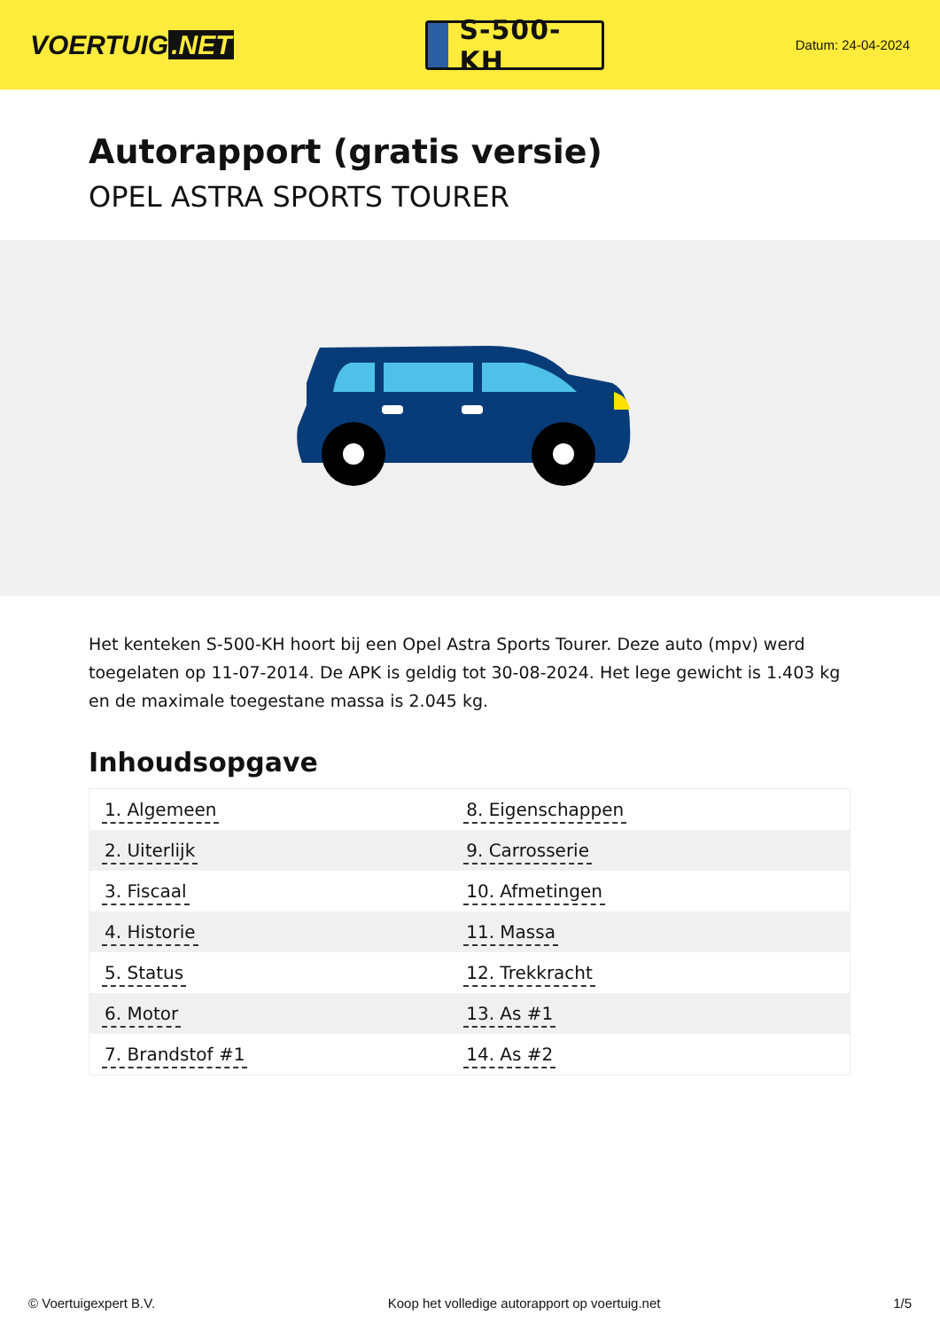VOERTUIG.NET
S-500-KH
Datum: 24-04-2024
Autorapport (gratis versie)
OPEL ASTRA SPORTS TOURER
Het kenteken S-500-KH hoort bij een Opel Astra Sports Tourer. Deze auto (mpv) werd toegelaten op 11-07-2014. De APK is geldig tot 30-08-2024. Het lege gewicht is 1.403 kg en de maximale toegestane massa is 2.045 kg.
Inhoudsopgave
| 1. Algemeen | 8. Eigenschappen |
| 2. Uiterlijk | 9. Carrosserie |
| 3. Fiscaal | 10. Afmetingen |
| 4. Historie | 11. Massa |
| 5. Status | 12. Trekkracht |
| 6. Motor | 13. As #1 |
| 7. Brandstof #1 | 14. As #2 |
© Voertuigexpert B.V. Koop het volledige autorapport op voertuig.net 1/5